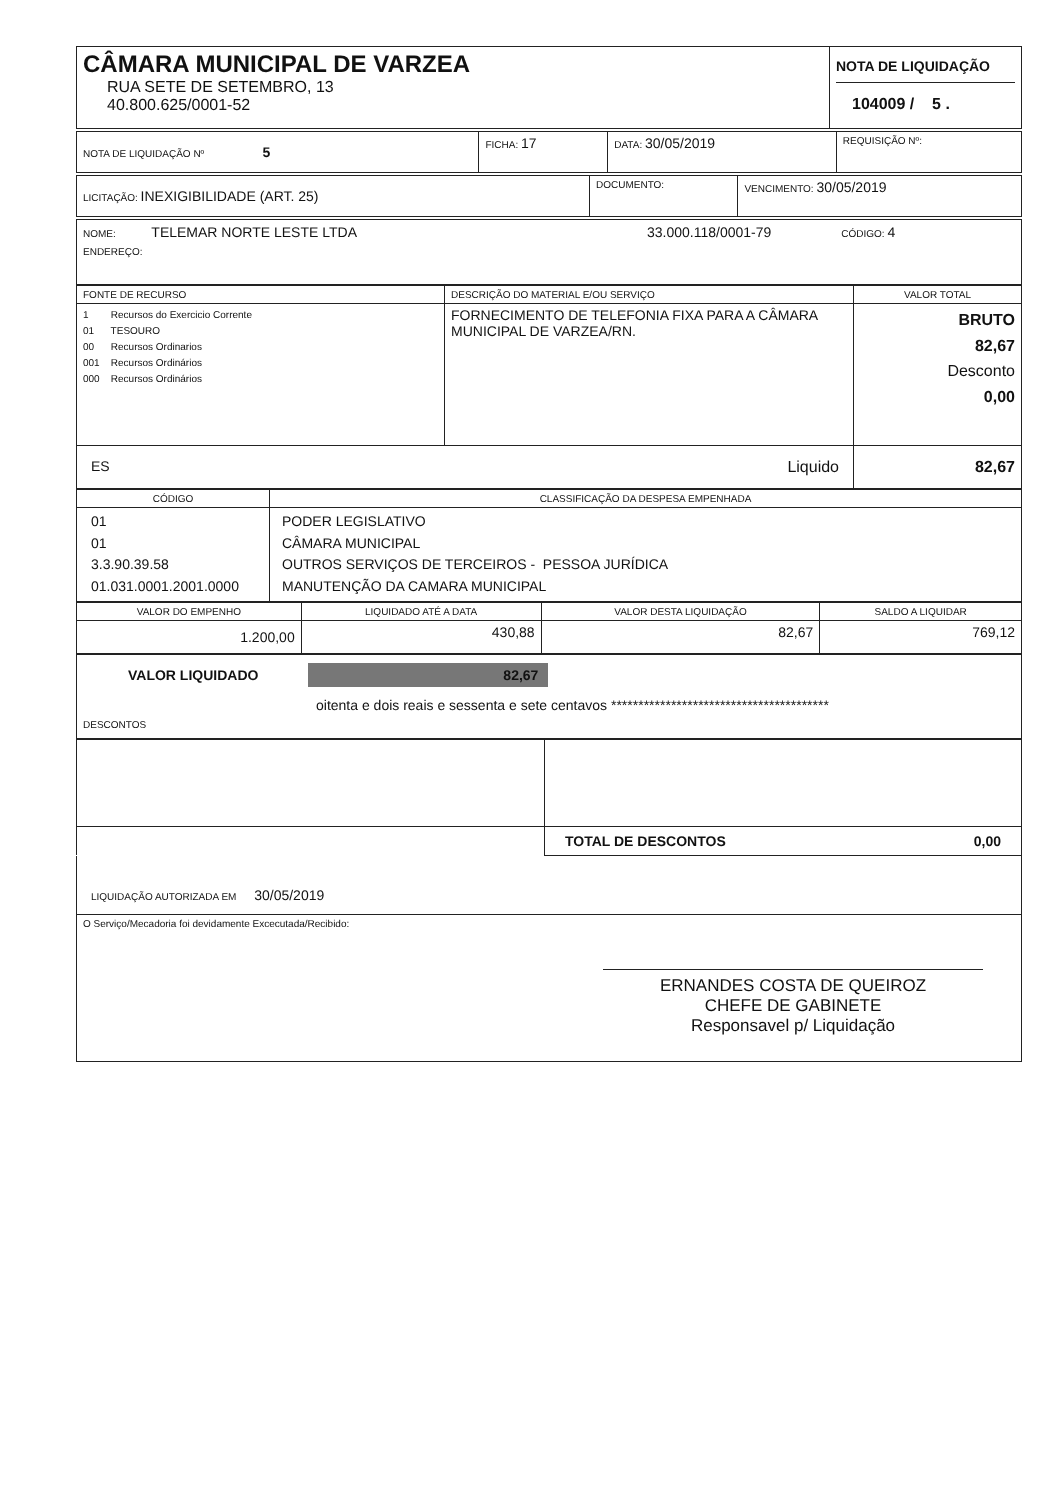| CÂMARA MUNICIPAL DE VARZEA RUA SETE DE SETEMBRO, 13 40.800.625/0001-52 | NOTA DE LIQUIDAÇÃO 104009 / 5 . |
| NOTA DE LIQUIDAÇÃO Nº 5 | FICHA: 17 | DATA: 30/05/2019 | REQUISIÇÃO Nº: |
| LICITAÇÃO: INEXIGIBILIDADE (ART. 25) | DOCUMENTO: | VENCIMENTO: 30/05/2019 |
| NOME: TELEMAR NORTE LESTE LTDA 33.000.118/0001-79 CÓDIGO: 4 ENDEREÇO: |
| FONTE DE RECURSO | DESCRIÇÃO DO MATERIAL E/OU SERVIÇO | VALOR TOTAL |
| --- | --- | --- |
| 1 Recursos do Exercicio Corrente 01 TESOURO 00 Recursos Ordinarios 001 Recursos Ordinários 000 Recursos Ordinários | FORNECIMENTO DE TELEFONIA FIXA PARA A CÂMARA MUNICIPAL DE VARZEA/RN. | BRUTO 82,67 Desconto 0,00 |
| ES Liquido | | 82,67 |
| CÓDIGO | CLASSIFICAÇÃO DA DESPESA EMPENHADA |
| --- | --- |
| 01 01 3.3.90.39.58 01.031.0001.2001.0000 | PODER LEGISLATIVO CÂMARA MUNICIPAL OUTROS SERVIÇOS DE TERCEIROS - PESSOA JURÍDICA MANUTENÇÃO DA CAMARA MUNICIPAL |
| VALOR DO EMPENHO | LIQUIDADO ATÉ A DATA | VALOR DESTA LIQUIDAÇÃO | SALDO A LIQUIDAR |
| --- | --- | --- | --- |
| 1.200,00 | 430,88 | 82,67 | 769,12 |
| VALOR LIQUIDADO 82,67 oitenta e dois reais e sessenta e sete centavos **************************************** DESCONTOS |
| | TOTAL DE DESCONTOS 0,00 |
| LIQUIDAÇÃO AUTORIZADA EM 30/05/2019 |
| O Serviço/Mecadoria foi devidamente Excecutada/Recibido: ERNANDES COSTA DE QUEIROZ CHEFE DE GABINETE Responsavel p/ Liquidação |